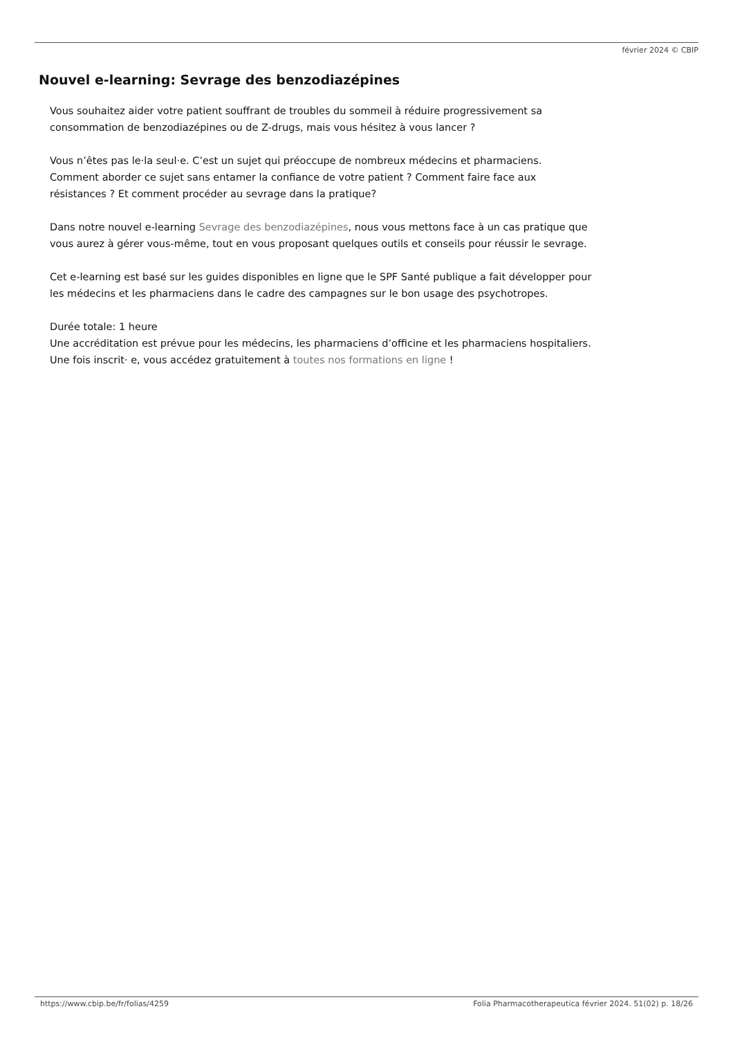février 2024 © CBIP
Nouvel e-learning: Sevrage des benzodiazépines
Vous souhaitez aider votre patient souffrant de troubles du sommeil à réduire progressivement sa consommation de benzodiazépines ou de Z-drugs, mais vous hésitez à vous lancer ?
Vous n’êtes pas le·la seul·e. C’est un sujet qui préoccupe de nombreux médecins et pharmaciens. Comment aborder ce sujet sans entamer la confiance de votre patient ? Comment faire face aux résistances ? Et comment procéder au sevrage dans la pratique?
Dans notre nouvel e-learning Sevrage des benzodiazépines, nous vous mettons face à un cas pratique que vous aurez à gérer vous-même, tout en vous proposant quelques outils et conseils pour réussir le sevrage.
Cet e-learning est basé sur les guides disponibles en ligne que le SPF Santé publique a fait développer pour les médecins et les pharmaciens dans le cadre des campagnes sur le bon usage des psychotropes.
Durée totale: 1 heure
Une accréditation est prévue pour les médecins, les pharmaciens d’officine et les pharmaciens hospitaliers.
Une fois inscrit· e, vous accédez gratuitement à toutes nos formations en ligne !
https://www.cbip.be/fr/folias/4259 Folia Pharmacotherapeutica février 2024. 51(02) p. 18/26